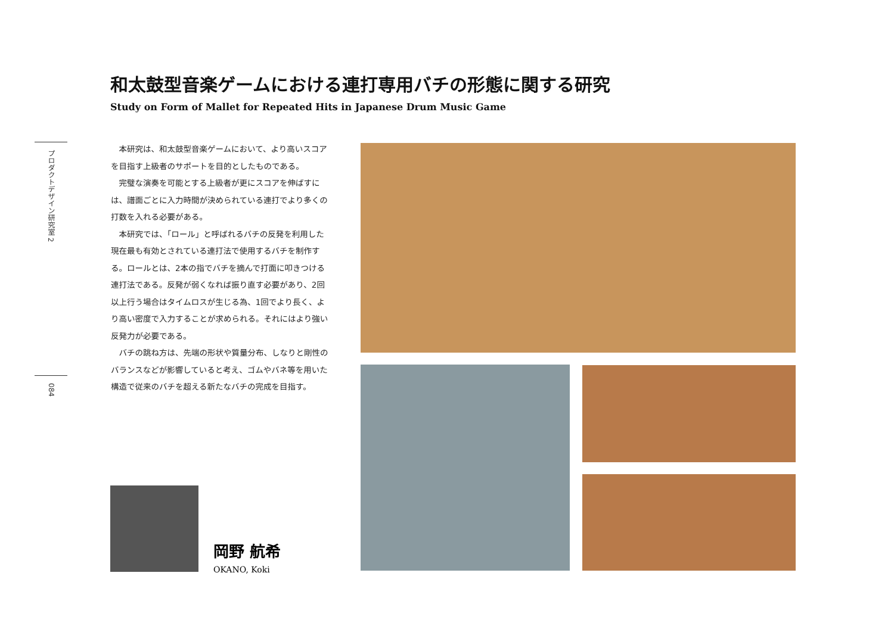プロダクトデザイン研究室 2
084
和太鼓型音楽ゲームにおける連打専用バチの形態に関する研究
Study on Form of Mallet for Repeated Hits in Japanese Drum Music Game
本研究は、和太鼓型音楽ゲームにおいて、より高いスコアを目指す上級者のサポートを目的としたものである。
完璧な演奏を可能とする上級者が更にスコアを伸ばすには、譜面ごとに入力時間が決められている連打でより多くの打数を入れる必要がある。
本研究では、「ロール」と呼ばれるバチの反発を利用した現在最も有効とされている連打法で使用するバチを制作する。ロールとは、2本の指でバチを摘んで打面に叩きつける連打法である。反発が弱くなれば振り直す必要があり、2回以上行う場合はタイムロスが生じる為、1回でより長く、より高い密度で入力することが求められる。それにはより強い反発力が必要である。
バチの跳ね方は、先端の形状や質量分布、しなりと剛性のバランスなどが影響していると考え、ゴムやバネ等を用いた構造で従来のバチを超える新たなバチの完成を目指す。
岡野 航希
OKANO, Koki